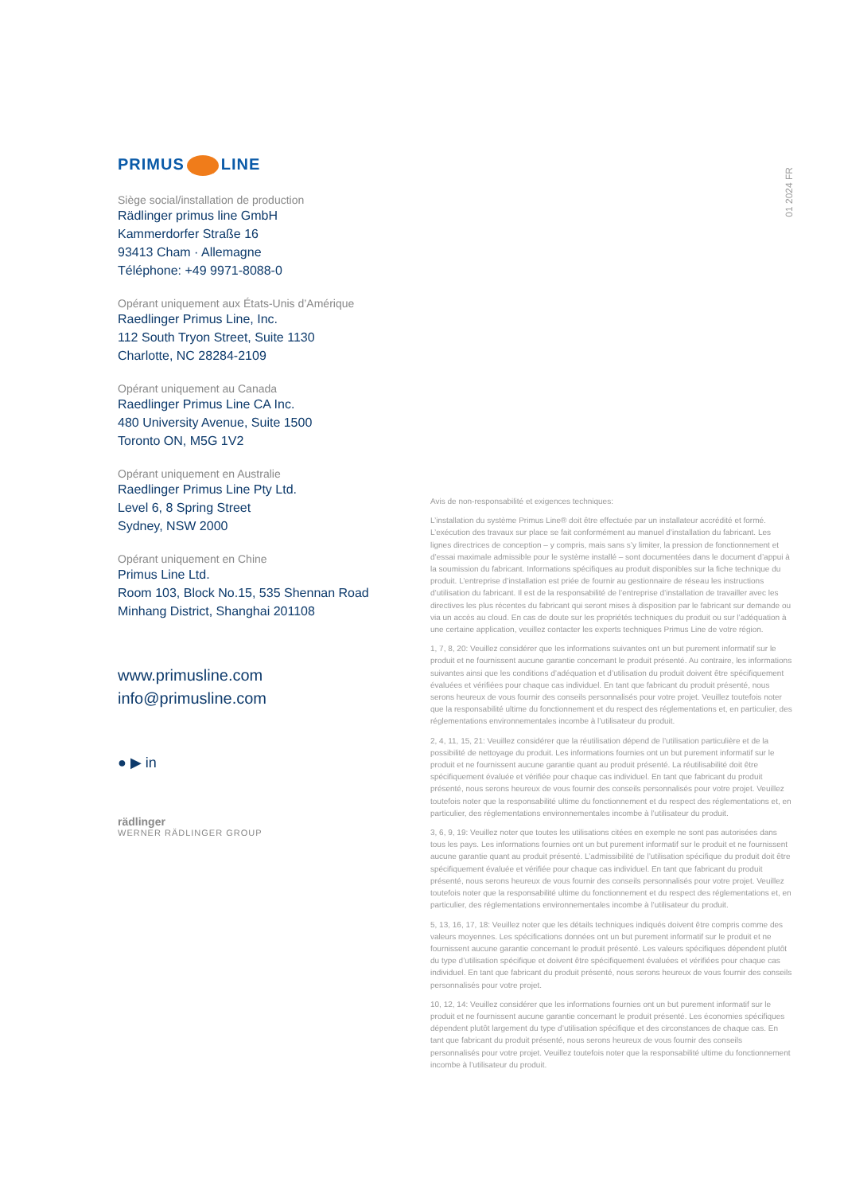PRIMUS LINE
Siège social/installation de production
Rädlinger primus line GmbH
Kammerdorfer Straße 16
93413 Cham · Allemagne
Téléphone: +49 9971-8088-0
Opérant uniquement aux États-Unis d’Amérique
Raedlinger Primus Line, Inc.
112 South Tryon Street, Suite 1130
Charlotte, NC 28284-2109
Opérant uniquement au Canada
Raedlinger Primus Line CA Inc.
480 University Avenue, Suite 1500
Toronto ON, M5G 1V2
Opérant uniquement en Australie
Raedlinger Primus Line Pty Ltd.
Level 6, 8 Spring Street
Sydney, NSW 2000
Opérant uniquement en Chine
Primus Line Ltd.
Room 103, Block No.15, 535 Shennan Road
Minhang District, Shanghai 201108
www.primusline.com
info@primusline.com
● ▶ in
rädlinger
WERNER RÄDLINGER GROUP
01 2024 FR
Avis de non-responsabilité et exigences techniques:
L’installation du système Primus Line® doit être effectuée par un installateur accrédité et formé. L’exécution des travaux sur place se fait conformément au manuel d’installation du fabricant. Les lignes directrices de conception – y compris, mais sans s’y limiter, la pression de fonctionnement et d’essai maximale admissible pour le système installé – sont documentées dans le document d’appui à la soumission du fabricant. Informations spécifiques au produit disponibles sur la fiche technique du produit. L’entreprise d’installation est priée de fournir au gestionnaire de réseau les instructions d’utilisation du fabricant. Il est de la responsabilité de l’entreprise d’installation de travailler avec les directives les plus récentes du fabricant qui seront mises à disposition par le fabricant sur demande ou via un accès au cloud. En cas de doute sur les propriétés techniques du produit ou sur l’adéquation à une certaine application, veuillez contacter les experts techniques Primus Line de votre région.
1, 7, 8, 20: Veuillez considérer que les informations suivantes ont un but purement informatif sur le produit et ne fournissent aucune garantie concernant le produit présenté. Au contraire, les informations suivantes ainsi que les conditions d’adéquation et d’utilisation du produit doivent être spécifiquement évaluées et vérifiées pour chaque cas individuel. En tant que fabricant du produit présenté, nous serons heureux de vous fournir des conseils personnalisés pour votre projet. Veuillez toutefois noter que la responsabilité ultime du fonctionnement et du respect des réglementations et, en particulier, des réglementations environnementales incombe à l’utilisateur du produit.
2, 4, 11, 15, 21: Veuillez considérer que la réutilisation dépend de l’utilisation particulière et de la possibilité de nettoyage du produit. Les informations fournies ont un but purement informatif sur le produit et ne fournissent aucune garantie quant au produit présenté. La réutilisabilité doit être spécifiquement évaluée et vérifiée pour chaque cas individuel. En tant que fabricant du produit présenté, nous serons heureux de vous fournir des conseils personnalisés pour votre projet. Veuillez toutefois noter que la responsabilité ultime du fonctionnement et du respect des réglementations et, en particulier, des réglementations environnementales incombe à l’utilisateur du produit.
3, 6, 9, 19: Veuillez noter que toutes les utilisations citées en exemple ne sont pas autorisées dans tous les pays. Les informations fournies ont un but purement informatif sur le produit et ne fournissent aucune garantie quant au produit présenté. L’admissibilité de l’utilisation spécifique du produit doit être spécifiquement évaluée et vérifiée pour chaque cas individuel. En tant que fabricant du produit présenté, nous serons heureux de vous fournir des conseils personnalisés pour votre projet. Veuillez toutefois noter que la responsabilité ultime du fonctionnement et du respect des réglementations et, en particulier, des réglementations environnementales incombe à l’utilisateur du produit.
5, 13, 16, 17, 18: Veuillez noter que les détails techniques indiqués doivent être compris comme des valeurs moyennes. Les spécifications données ont un but purement informatif sur le produit et ne fournissent aucune garantie concernant le produit présenté. Les valeurs spécifiques dépendent plutôt du type d’utilisation spécifique et doivent être spécifiquement évaluées et vérifiées pour chaque cas individuel. En tant que fabricant du produit présenté, nous serons heureux de vous fournir des conseils personnalisés pour votre projet.
10, 12, 14: Veuillez considérer que les informations fournies ont un but purement informatif sur le produit et ne fournissent aucune garantie concernant le produit présenté. Les économies spécifiques dépendent plutôt largement du type d’utilisation spécifique et des circonstances de chaque cas. En tant que fabricant du produit présenté, nous serons heureux de vous fournir des conseils personnalisés pour votre projet. Veuillez toutefois noter que la responsabilité ultime du fonctionnement incombe à l’utilisateur du produit.